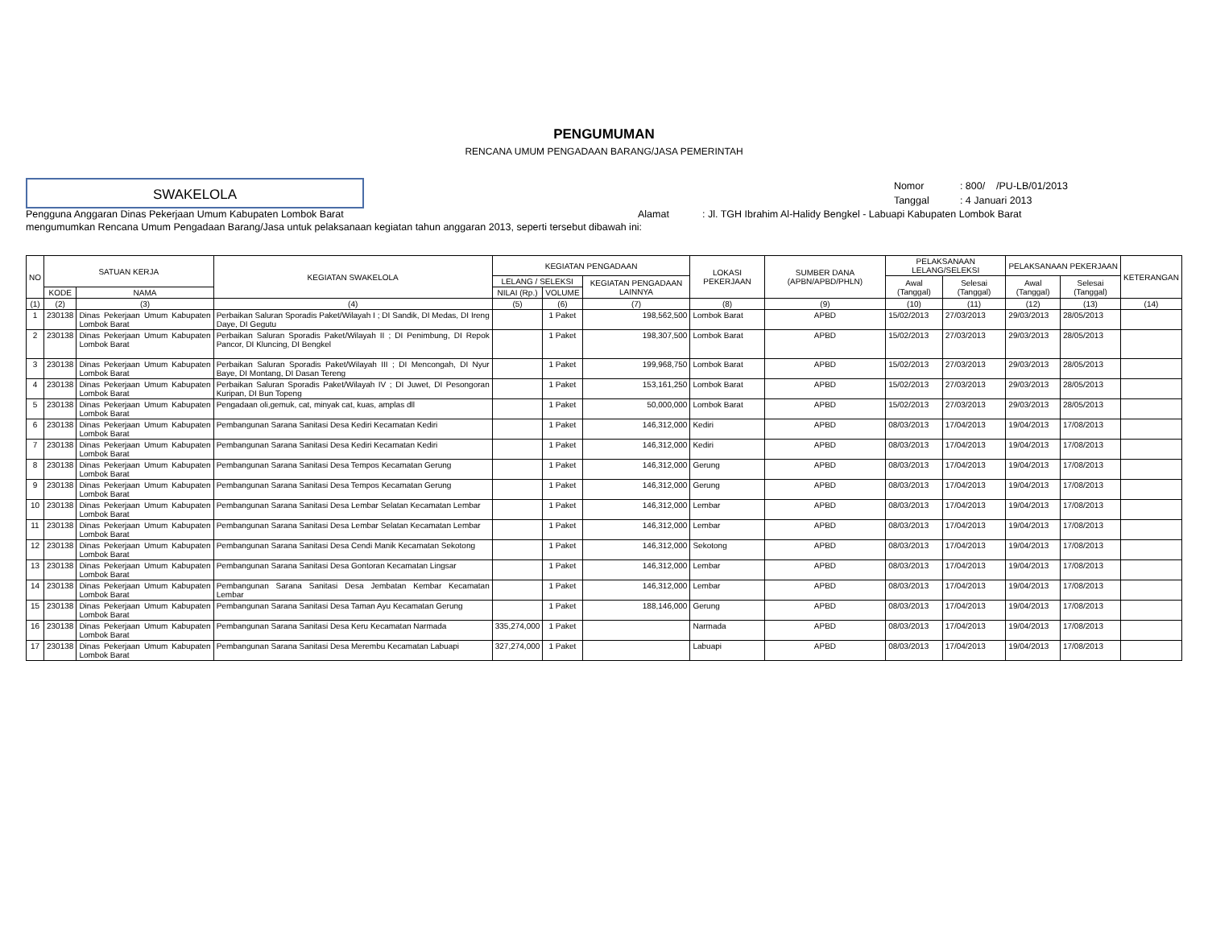PENGUMUMAN
RENCANA UMUM PENGADAAN BARANG/JASA PEMERINTAH
SWAKELOLA
| Nomor | : 800/ /PU-LB/01/2013 |
| Tanggal | : 4 Januari 2013 |
Pengguna Anggaran Dinas Pekerjaan Umum Kabupaten Lombok Barat Alamat : Jl. TGH Ibrahim Al-Halidy Bengkel - Labuapi Kabupaten Lombok Barat
mengumumkan Rencana Umum Pengadaan Barang/Jasa untuk pelaksanaan kegiatan tahun anggaran 2013, seperti tersebut dibawah ini:
| NO | SATUAN KERJA | | KEGIATAN SWAKELOLA | KEGIATAN PENGADAAN | | | LOKASI PEKERJAAN | SUMBER DANA (APBN/APBD/PHLN) | PELAKSANAAN LELANG/SELEKSI | | PELAKSANAAN PEKERJAAN | | KETERANGAN |
| --- | --- | --- | --- | --- | --- | --- | --- | --- | --- | --- | --- | --- | --- |
| | | | | LELANG / SELEKSI | | KEGIATAN PENGADAAN LAINNYA | | | Awal (Tanggal) | Selesai (Tanggal) | Awal (Tanggal) | Selesai (Tanggal) | |
| | KODE | NAMA | | NILAI (Rp.) | VOLUME | | | | | | | | |
| (1) | (2) | (3) | (4) | (5) | (6) | (7) | (8) | (9) | (10) | (11) | (12) | (13) | (14) |
| 1 | 230138 | Dinas Pekerjaan Umum Kabupaten Lombok Barat | Perbaikan Saluran Sporadis Paket/Wilayah I ; DI Sandik, DI Medas, DI Ireng Daye, DI Gegutu | | 1 Paket | 198,562,500 | Lombok Barat | APBD | 15/02/2013 | 27/03/2013 | 29/03/2013 | 28/05/2013 | |
| 2 | 230138 | Dinas Pekerjaan Umum Kabupaten Lombok Barat | Perbaikan Saluran Sporadis Paket/Wilayah II ; DI Penimbung, DI Repok Pancor, DI Kluncing, DI Bengkel | | 1 Paket | 198,307,500 | Lombok Barat | APBD | 15/02/2013 | 27/03/2013 | 29/03/2013 | 28/05/2013 | |
| 3 | 230138 | Dinas Pekerjaan Umum Kabupaten Lombok Barat | Perbaikan Saluran Sporadis Paket/Wilayah III ; DI Mencongah, DI Nyur Baye, DI Montang, DI Dasan Tereng | | 1 Paket | 199,968,750 | Lombok Barat | APBD | 15/02/2013 | 27/03/2013 | 29/03/2013 | 28/05/2013 | |
| 4 | 230138 | Dinas Pekerjaan Umum Kabupaten Lombok Barat | Perbaikan Saluran Sporadis Paket/Wilayah IV ; DI Juwet, DI Pesongoran Kuripan, DI Bun Topeng | | 1 Paket | 153,161,250 | Lombok Barat | APBD | 15/02/2013 | 27/03/2013 | 29/03/2013 | 28/05/2013 | |
| 5 | 230138 | Dinas Pekerjaan Umum Kabupaten Lombok Barat | Pengadaan oli,gemuk, cat, minyak cat, kuas, amplas dll | | 1 Paket | 50,000,000 | Lombok Barat | APBD | 15/02/2013 | 27/03/2013 | 29/03/2013 | 28/05/2013 | |
| 6 | 230138 | Dinas Pekerjaan Umum Kabupaten Lombok Barat | Pembangunan Sarana Sanitasi Desa Kediri Kecamatan Kediri | | 1 Paket | 146,312,000 | Kediri | APBD | 08/03/2013 | 17/04/2013 | 19/04/2013 | 17/08/2013 | |
| 7 | 230138 | Dinas Pekerjaan Umum Kabupaten Lombok Barat | Pembangunan Sarana Sanitasi Desa Kediri Kecamatan Kediri | | 1 Paket | 146,312,000 | Kediri | APBD | 08/03/2013 | 17/04/2013 | 19/04/2013 | 17/08/2013 | |
| 8 | 230138 | Dinas Pekerjaan Umum Kabupaten Lombok Barat | Pembangunan Sarana Sanitasi Desa Tempos Kecamatan Gerung | | 1 Paket | 146,312,000 | Gerung | APBD | 08/03/2013 | 17/04/2013 | 19/04/2013 | 17/08/2013 | |
| 9 | 230138 | Dinas Pekerjaan Umum Kabupaten Lombok Barat | Pembangunan Sarana Sanitasi Desa Tempos Kecamatan Gerung | | 1 Paket | 146,312,000 | Gerung | APBD | 08/03/2013 | 17/04/2013 | 19/04/2013 | 17/08/2013 | |
| 10 | 230138 | Dinas Pekerjaan Umum Kabupaten Lombok Barat | Pembangunan Sarana Sanitasi Desa Lembar Selatan Kecamatan Lembar | | 1 Paket | 146,312,000 | Lembar | APBD | 08/03/2013 | 17/04/2013 | 19/04/2013 | 17/08/2013 | |
| 11 | 230138 | Dinas Pekerjaan Umum Kabupaten Lombok Barat | Pembangunan Sarana Sanitasi Desa Lembar Selatan Kecamatan Lembar | | 1 Paket | 146,312,000 | Lembar | APBD | 08/03/2013 | 17/04/2013 | 19/04/2013 | 17/08/2013 | |
| 12 | 230138 | Dinas Pekerjaan Umum Kabupaten Lombok Barat | Pembangunan Sarana Sanitasi Desa Cendi Manik Kecamatan Sekotong | | 1 Paket | 146,312,000 | Sekotong | APBD | 08/03/2013 | 17/04/2013 | 19/04/2013 | 17/08/2013 | |
| 13 | 230138 | Dinas Pekerjaan Umum Kabupaten Lombok Barat | Pembangunan Sarana Sanitasi Desa Gontoran Kecamatan Lingsar | | 1 Paket | 146,312,000 | Lembar | APBD | 08/03/2013 | 17/04/2013 | 19/04/2013 | 17/08/2013 | |
| 14 | 230138 | Dinas Pekerjaan Umum Kabupaten Lombok Barat | Pembangunan Sarana Sanitasi Desa Jembatan Kembar Kecamatan Lembar | | 1 Paket | 146,312,000 | Lembar | APBD | 08/03/2013 | 17/04/2013 | 19/04/2013 | 17/08/2013 | |
| 15 | 230138 | Dinas Pekerjaan Umum Kabupaten Lombok Barat | Pembangunan Sarana Sanitasi Desa Taman Ayu Kecamatan Gerung | | 1 Paket | 188,146,000 | Gerung | APBD | 08/03/2013 | 17/04/2013 | 19/04/2013 | 17/08/2013 | |
| 16 | 230138 | Dinas Pekerjaan Umum Kabupaten Lombok Barat | Pembangunan Sarana Sanitasi Desa Keru Kecamatan Narmada | 335,274,000 | 1 Paket | | Narmada | APBD | 08/03/2013 | 17/04/2013 | 19/04/2013 | 17/08/2013 | |
| 17 | 230138 | Dinas Pekerjaan Umum Kabupaten Lombok Barat | Pembangunan Sarana Sanitasi Desa Merembu Kecamatan Labuapi | 327,274,000 | 1 Paket | | Labuapi | APBD | 08/03/2013 | 17/04/2013 | 19/04/2013 | 17/08/2013 | |